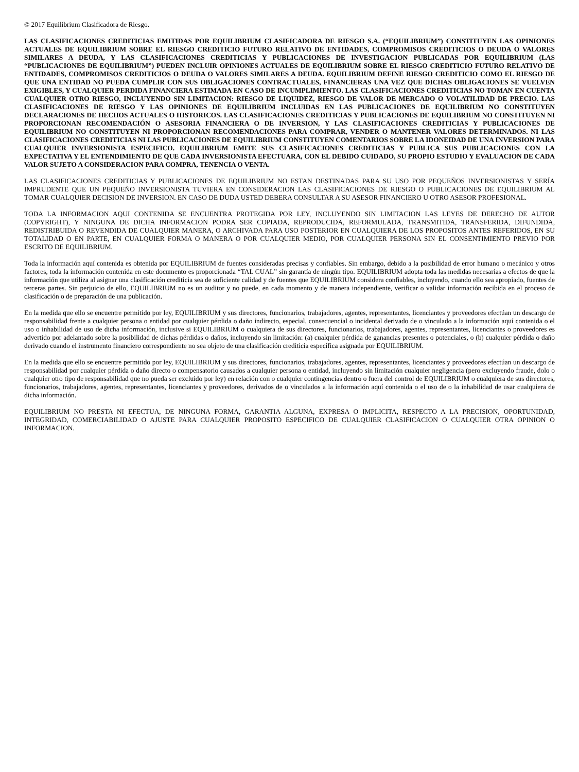© 2017 Equilibrium Clasificadora de Riesgo.
LAS CLASIFICACIONES CREDITICIAS EMITIDAS POR EQUILIBRIUM CLASIFICADORA DE RIESGO S.A. (“EQUILIBRIUM”) CONSTITUYEN LAS OPINIONES ACTUALES DE EQUILIBRIUM SOBRE EL RIESGO CREDITICIO FUTURO RELATIVO DE ENTIDADES, COMPROMISOS CREDITICIOS O DEUDA O VALORES SIMILARES A DEUDA, Y LAS CLASIFICACIONES CREDITICIAS Y PUBLICACIONES DE INVESTIGACION PUBLICADAS POR EQUILIBRIUM (LAS “PUBLICACIONES DE EQUILIBRIUM”) PUEDEN INCLUIR OPINIONES ACTUALES DE EQUILIBRIUM SOBRE EL RIESGO CREDITICIO FUTURO RELATIVO DE ENTIDADES, COMPROMISOS CREDITICIOS O DEUDA O VALORES SIMILARES A DEUDA. EQUILIBRIUM DEFINE RIESGO CREDITICIO COMO EL RIESGO DE QUE UNA ENTIDAD NO PUEDA CUMPLIR CON SUS OBLIGACIONES CONTRACTUALES, FINANCIERAS UNA VEZ QUE DICHAS OBLIGACIONES SE VUELVEN EXIGIBLES, Y CUALQUIER PERDIDA FINANCIERA ESTIMADA EN CASO DE INCUMPLIMIENTO. LAS CLASIFICACIONES CREDITICIAS NO TOMAN EN CUENTA CUALQUIER OTRO RIESGO, INCLUYENDO SIN LIMITACION: RIESGO DE LIQUIDEZ, RIESGO DE VALOR DE MERCADO O VOLATILIDAD DE PRECIO. LAS CLASIFICACIONES DE RIESGO Y LAS OPINIONES DE EQUILIBRIUM INCLUIDAS EN LAS PUBLICACIONES DE EQUILIBRIUM NO CONSTITUYEN DECLARACIONES DE HECHOS ACTUALES O HISTORICOS. LAS CLASIFICACIONES CREDITICIAS Y PUBLICACIONES DE EQUILIBRIUM NO CONSTITUYEN NI PROPORCIONAN RECOMENDACIÓN O ASESORIA FINANCIERA O DE INVERSION, Y LAS CLASIFICACIONES CREDITICIAS Y PUBLICACIONES DE EQUILIBRIUM NO CONSTITUYEN NI PROPORCIONAN RECOMENDACIONES PARA COMPRAR, VENDER O MANTENER VALORES DETERMINADOS. NI LAS CLASIFICACIONES CREDITICIAS NI LAS PUBLICACIONES DE EQUILIBRIUM CONSTITUYEN COMENTARIOS SOBRE LA IDONEIDAD DE UNA INVERSION PARA CUALQUIER INVERSIONISTA ESPECIFICO. EQUILIBRIUM EMITE SUS CLASIFICACIONES CREDITICIAS Y PUBLICA SUS PUBLICACIONES CON LA EXPECTATIVA Y EL ENTENDIMIENTO DE QUE CADA INVERSIONISTA EFECTUARA, CON EL DEBIDO CUIDADO, SU PROPIO ESTUDIO Y EVALUACION DE CADA VALOR SUJETO A CONSIDERACION PARA COMPRA, TENENCIA O VENTA.
LAS CLASIFICACIONES CREDITICIAS Y PUBLICACIONES DE EQUILIBRIUM NO ESTAN DESTINADAS PARA SU USO POR PEQUEÑOS INVERSIONISTAS Y SERÍA IMPRUDENTE QUE UN PEQUEÑO INVERSIONISTA TUVIERA EN CONSIDERACION LAS CLASIFICACIONES DE RIESGO O PUBLICACIONES DE EQUILIBRIUM AL TOMAR CUALQUIER DECISION DE INVERSION. EN CASO DE DUDA USTED DEBERA CONSULTAR A SU ASESOR FINANCIERO U OTRO ASESOR PROFESIONAL.
TODA LA INFORMACION AQUI CONTENIDA SE ENCUENTRA PROTEGIDA POR LEY, INCLUYENDO SIN LIMITACION LAS LEYES DE DERECHO DE AUTOR (COPYRIGHT), Y NINGUNA DE DICHA INFORMACION PODRA SER COPIADA, REPRODUCIDA, REFORMULADA, TRANSMITIDA, TRANSFERIDA, DIFUNDIDA, REDISTRIBUIDA O REVENDIDA DE CUALQUIER MANERA, O ARCHIVADA PARA USO POSTERIOR EN CUALQUIERA DE LOS PROPOSITOS ANTES REFERIDOS, EN SU TOTALIDAD O EN PARTE, EN CUALQUIER FORMA O MANERA O POR CUALQUIER MEDIO, POR CUALQUIER PERSONA SIN EL CONSENTIMIENTO PREVIO POR ESCRITO DE EQUILIBRIUM.
Toda la información aquí contenida es obtenida por EQUILIBRIUM de fuentes consideradas precisas y confiables. Sin embargo, debido a la posibilidad de error humano o mecánico y otros factores, toda la información contenida en este documento es proporcionada “TAL CUAL” sin garantía de ningún tipo. EQUILIBRIUM adopta toda las medidas necesarias a efectos de que la información que utiliza al asignar una clasificación crediticia sea de suficiente calidad y de fuentes que EQUILIBRIUM considera confiables, incluyendo, cuando ello sea apropiado, fuentes de terceras partes. Sin perjuicio de ello, EQUILIBRIUM no es un auditor y no puede, en cada momento y de manera independiente, verificar o validar información recibida en el proceso de clasificación o de preparación de una publicación.
En la medida que ello se encuentre permitido por ley, EQUILIBRIUM y sus directores, funcionarios, trabajadores, agentes, representantes, licenciantes y proveedores efectúan un descargo de responsabilidad frente a cualquier persona o entidad por cualquier pérdida o daño indirecto, especial, consecuencial o incidental derivado de o vinculado a la información aquí contenida o el uso o inhabilidad de uso de dicha información, inclusive si EQUILIBRIUM o cualquiera de sus directores, funcionarios, trabajadores, agentes, representantes, licenciantes o proveedores es advertido por adelantado sobre la posibilidad de dichas pérdidas o daños, incluyendo sin limitación: (a) cualquier pérdida de ganancias presentes o potenciales, o (b) cualquier pérdida o daño derivado cuando el instrumento financiero correspondiente no sea objeto de una clasificación crediticia específica asignada por EQUILIBRIUM.
En la medida que ello se encuentre permitido por ley, EQUILIBRIUM y sus directores, funcionarios, trabajadores, agentes, representantes, licenciantes y proveedores efectúan un descargo de responsabilidad por cualquier pérdida o daño directo o compensatorio causados a cualquier persona o entidad, incluyendo sin limitación cualquier negligencia (pero excluyendo fraude, dolo o cualquier otro tipo de responsabilidad que no pueda ser excluido por ley) en relación con o cualquier contingencias dentro o fuera del control de EQUILIBRIUM o cualquiera de sus directores, funcionarios, trabajadores, agentes, representantes, licenciantes y proveedores, derivados de o vinculados a la información aquí contenida o el uso de o la inhabilidad de usar cualquiera de dicha información.
EQUILIBRIUM NO PRESTA NI EFECTUA, DE NINGUNA FORMA, GARANTIA ALGUNA, EXPRESA O IMPLICITA, RESPECTO A LA PRECISION, OPORTUNIDAD, INTEGRIDAD, COMERCIABILIDAD O AJUSTE PARA CUALQUIER PROPOSITO ESPECIFICO DE CUALQUIER CLASIFICACION O CUALQUIER OTRA OPINION O INFORMACION.